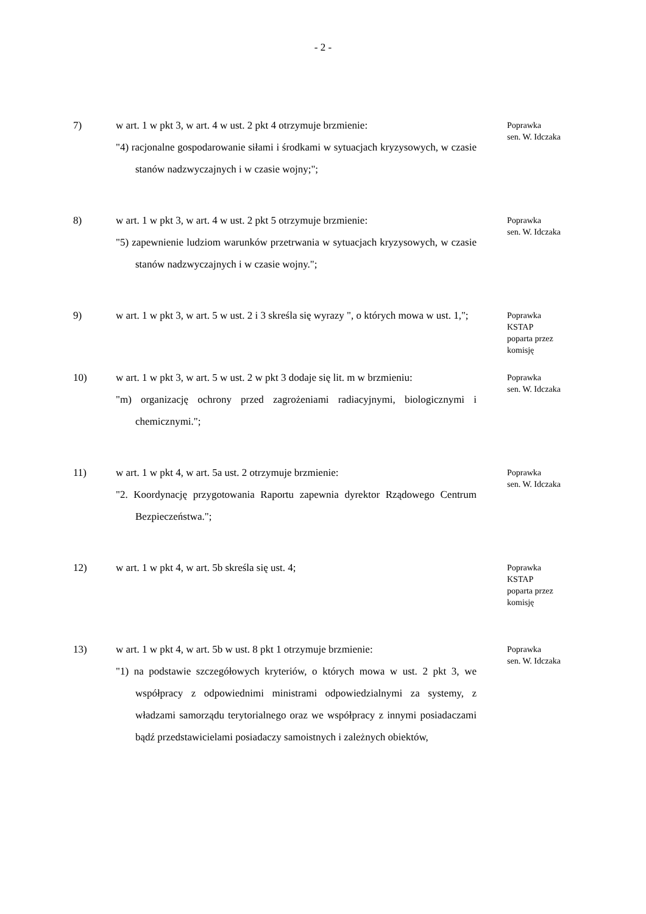- 2 -
7) w art. 1 w pkt 3, w art. 4 w ust. 2 pkt 4 otrzymuje brzmienie:
"4) racjonalne gospodarowanie siłami i środkami w sytuacjach kryzysowych, w czasie stanów nadzwyczajnych i w czasie wojny;";
Poprawka
sen. W. Idczaka
8) w art. 1 w pkt 3, w art. 4 w ust. 2 pkt 5 otrzymuje brzmienie:
"5) zapewnienie ludziom warunków przetrwania w sytuacjach kryzysowych, w czasie stanów nadzwyczajnych i w czasie wojny.";
Poprawka
sen. W. Idczaka
9) w art. 1 w pkt 3, w art. 5 w ust. 2 i 3 skreśla się wyrazy ", o których mowa w ust. 1,";
Poprawka
KSTAP
poparta przez
komisję
10) w art. 1 w pkt 3, w art. 5 w ust. 2 w pkt 3 dodaje się lit. m w brzmieniu:
"m) organizację ochrony przed zagrożeniami radiacyjnymi, biologicznymi i chemicznymi.";
Poprawka
sen. W. Idczaka
11) w art. 1 w pkt 4, w art. 5a ust. 2 otrzymuje brzmienie:
"2. Koordynację przygotowania Raportu zapewnia dyrektor Rządowego Centrum Bezpieczeństwa.";
Poprawka
sen. W. Idczaka
12) w art. 1 w pkt 4, w art. 5b skreśla się ust. 4;
Poprawka
KSTAP
poparta przez
komisję
13) w art. 1 w pkt 4, w art. 5b w ust. 8 pkt 1 otrzymuje brzmienie:
"1) na podstawie szczegółowych kryteriów, o których mowa w ust. 2 pkt 3, we współpracy z odpowiednimi ministrami odpowiedzialnymi za systemy, z władzami samorządu terytorialnego oraz we współpracy z innymi posiadaczami bądź przedstawicielami posiadaczy samoistnych i zależnych obiektów,
Poprawka
sen. W. Idczaka